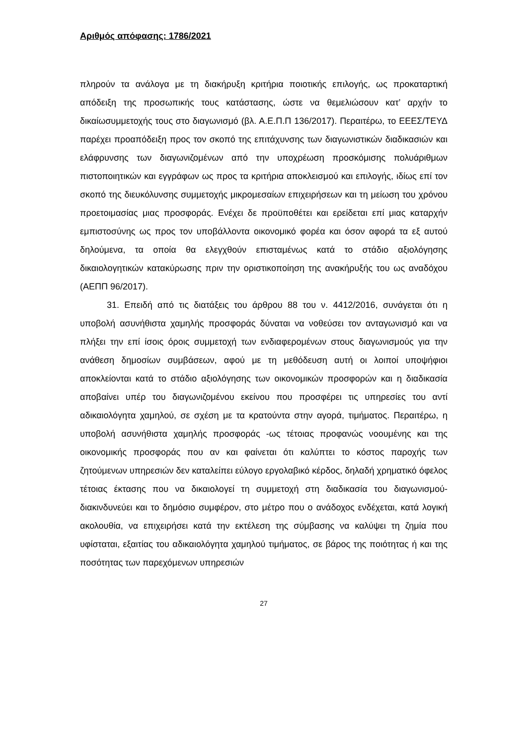Αριθμός απόφασης: 1786/2021
πληρούν τα ανάλογα με τη διακήρυξη κριτήρια ποιοτικής επιλογής, ως προκαταρτική απόδειξη της προσωπικής τους κατάστασης, ώστε να θεμελιώσουν κατ’ αρχήν το δικαίωσυμμετοχής τους στο διαγωνισμό (βλ. Α.Ε.Π.Π 136/2017). Περαιτέρω, το ΕΕΕΣ/ΤΕΥΔ παρέχει προαπόδειξη προς τον σκοπό της επιτάχυνσης των διαγωνιστικών διαδικασιών και ελάφρυνσης των διαγωνιζομένων από την υποχρέωση προσκόμισης πολυάριθμων πιστοποιητικών και εγγράφων ως προς τα κριτήρια αποκλεισμού και επιλογής, ιδίως επί τον σκοπό της διευκόλυνσης συμμετοχής μικρομεσαίων επιχειρήσεων και τη μείωση του χρόνου προετοιμασίας μιας προσφοράς. Ενέχει δε προϋποθέτει και ερείδεται επί μιας καταρχήν εμπιστοσύνης ως προς τον υποβάλλοντα οικονομικό φορέα και όσον αφορά τα εξ αυτού δηλούμενα, τα οποία θα ελεγχθούν επισταμένως κατά το στάδιο αξιολόγησης δικαιολογητικών κατακύρωσης πριν την οριστικοποίηση της ανακήρυξής του ως αναδόχου (ΑΕΠΠ 96/2017).
31. Επειδή από τις διατάξεις του άρθρου 88 του ν. 4412/2016, συνάγεται ότι η υποβολή ασυνήθιστα χαμηλής προσφοράς δύναται να νοθεύσει τον ανταγωνισμό και να πλήξει την επί ίσοις όροις συμμετοχή των ενδιαφερομένων στους διαγωνισμούς για την ανάθεση δημοσίων συμβάσεων, αφού με τη μεθόδευση αυτή οι λοιποί υποψήφιοι αποκλείονται κατά το στάδιο αξιολόγησης των οικονομικών προσφορών και η διαδικασία αποβαίνει υπέρ του διαγωνιζομένου εκείνου που προσφέρει τις υπηρεσίες του αντί αδικαιολόγητα χαμηλού, σε σχέση με τα κρατούντα στην αγορά, τιμήματος. Περαιτέρω, η υποβολή ασυνήθιστα χαμηλής προσφοράς -ως τέτοιας προφανώς νοουμένης και της οικονομικής προσφοράς που αν και φαίνεται ότι καλύπτει το κόστος παροχής των ζητούμενων υπηρεσιών δεν καταλείπει εύλογο εργολαβικό κέρδος, δηλαδή χρηματικό όφελος τέτοιας έκτασης που να δικαιολογεί τη συμμετοχή στη διαδικασία του διαγωνισμού- διακινδυνεύει και το δημόσιο συμφέρον, στο μέτρο που ο ανάδοχος ενδέχεται, κατά λογική ακολουθία, να επιχειρήσει κατά την εκτέλεση της σύμβασης να καλύψει τη ζημία που υφίσταται, εξαιτίας του αδικαιολόγητα χαμηλού τιμήματος, σε βάρος της ποιότητας ή και της ποσότητας των παρεχόμενων υπηρεσιών
27